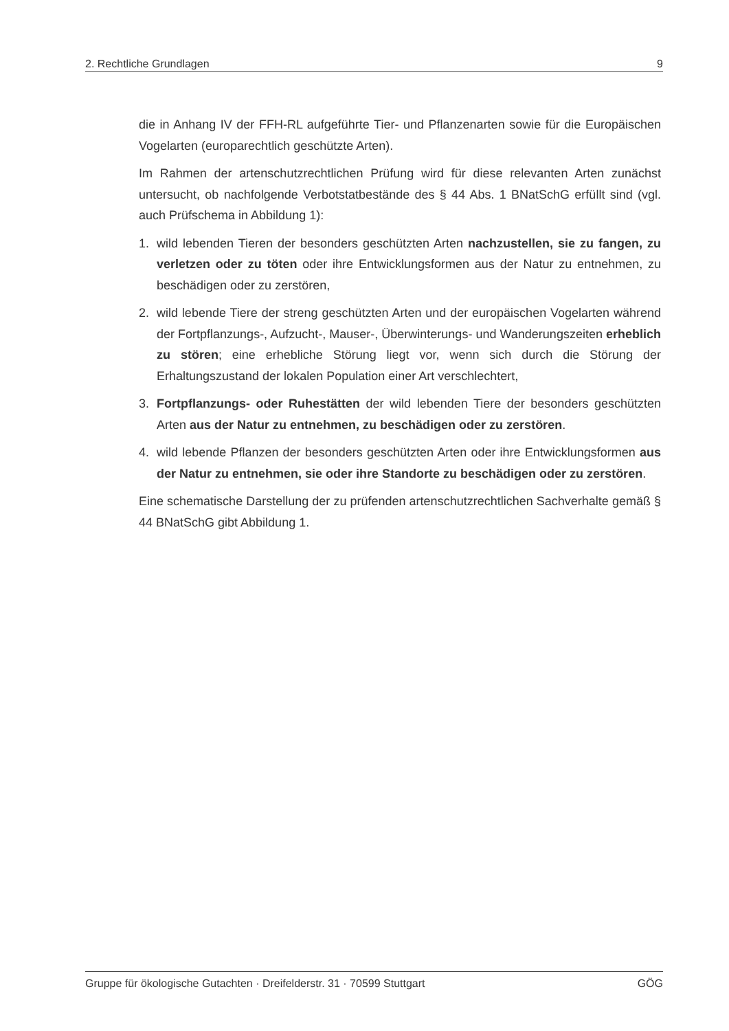2. Rechtliche Grundlagen 9
die in Anhang IV der FFH-RL aufgeführte Tier- und Pflanzenarten sowie für die Europäischen Vogelarten (europarechtlich geschützte Arten).
Im Rahmen der artenschutzrechtlichen Prüfung wird für diese relevanten Arten zunächst untersucht, ob nachfolgende Verbotstatbestände des § 44 Abs. 1 BNatSchG erfüllt sind (vgl. auch Prüfschema in Abbildung 1):
1. wild lebenden Tieren der besonders geschützten Arten nachzustellen, sie zu fangen, zu verletzen oder zu töten oder ihre Entwicklungsformen aus der Natur zu entnehmen, zu beschädigen oder zu zerstören,
2. wild lebende Tiere der streng geschützten Arten und der europäischen Vogelarten während der Fortpflanzungs-, Aufzucht-, Mauser-, Überwinterungs- und Wanderungszeiten erheblich zu stören; eine erhebliche Störung liegt vor, wenn sich durch die Störung der Erhaltungszustand der lokalen Population einer Art verschlechtert,
3. Fortpflanzungs- oder Ruhestätten der wild lebenden Tiere der besonders geschützten Arten aus der Natur zu entnehmen, zu beschädigen oder zu zerstören.
4. wild lebende Pflanzen der besonders geschützten Arten oder ihre Entwicklungsformen aus der Natur zu entnehmen, sie oder ihre Standorte zu beschädigen oder zu zerstören.
Eine schematische Darstellung der zu prüfenden artenschutzrechtlichen Sachverhalte gemäß § 44 BNatSchG gibt Abbildung 1.
Gruppe für ökologische Gutachten · Dreifelderstr. 31 · 70599 Stuttgart GÖG